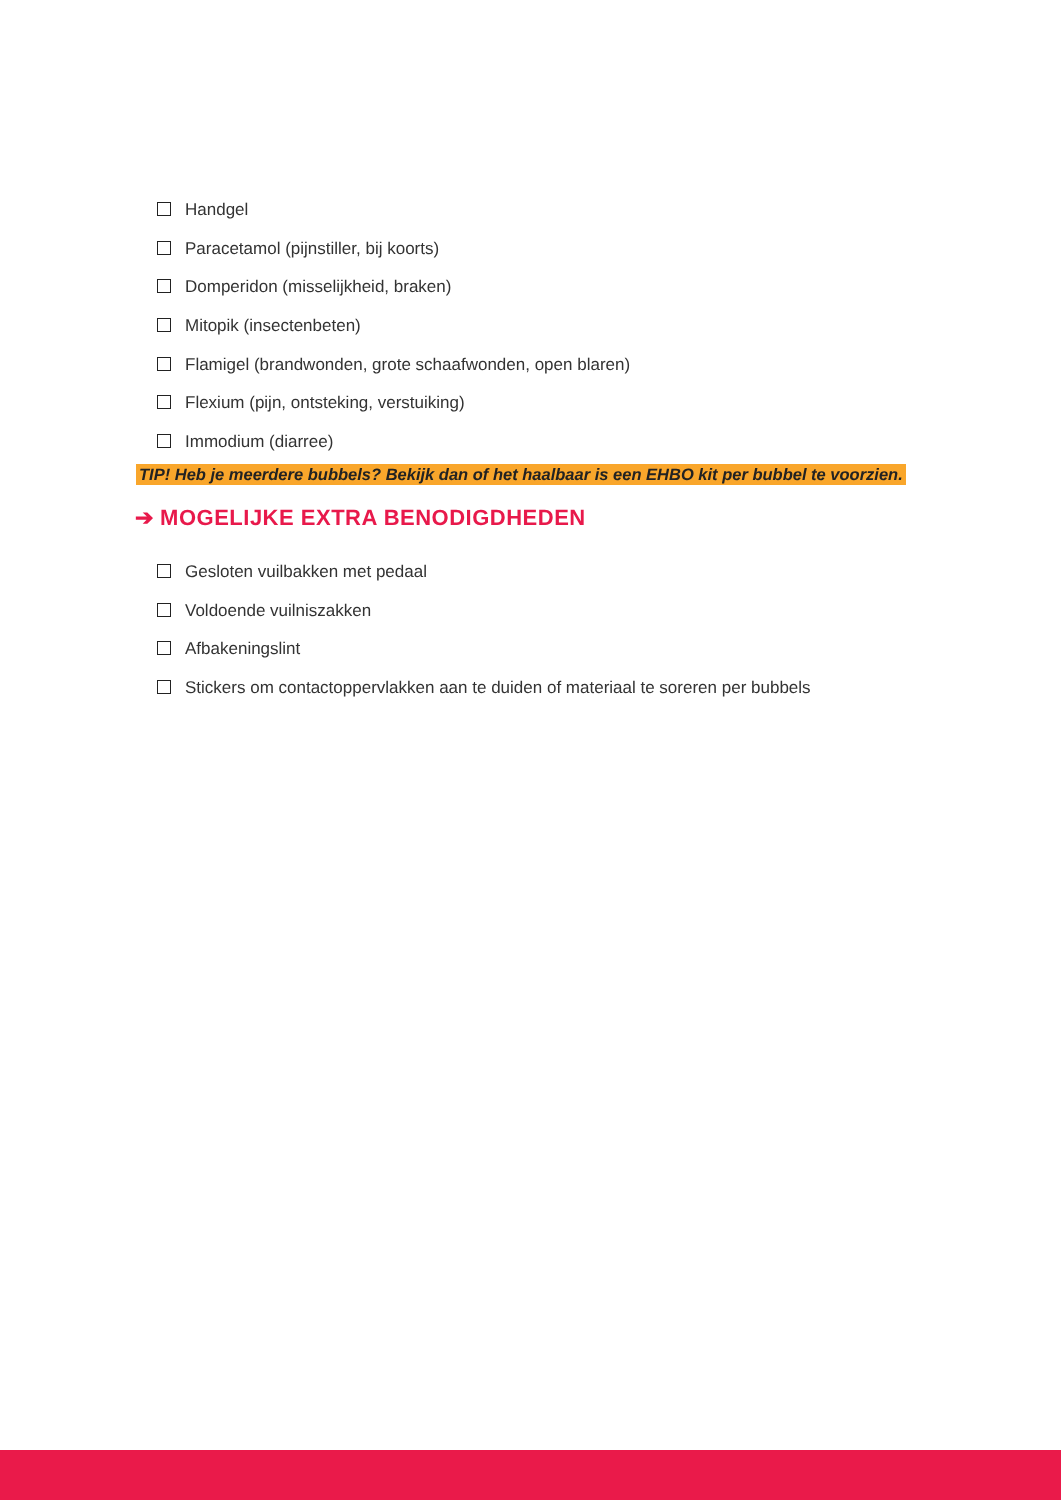Handgel
Paracetamol (pijnstiller, bij koorts)
Domperidon (misselijkheid, braken)
Mitopik (insectenbeten)
Flamigel (brandwonden, grote schaafwonden, open blaren)
Flexium (pijn, ontsteking, verstuiking)
Immodium (diarree)
TIP! Heb je meerdere bubbels? Bekijk dan of het haalbaar is een EHBO kit per bubbel te voorzien.
➔ MOGELIJKE EXTRA BENODIGDHEDEN
Gesloten vuilbakken met pedaal
Voldoende vuilniszakken
Afbakeningslint
Stickers om contactoppervlakken aan te duiden of materiaal te soreren per bubbels